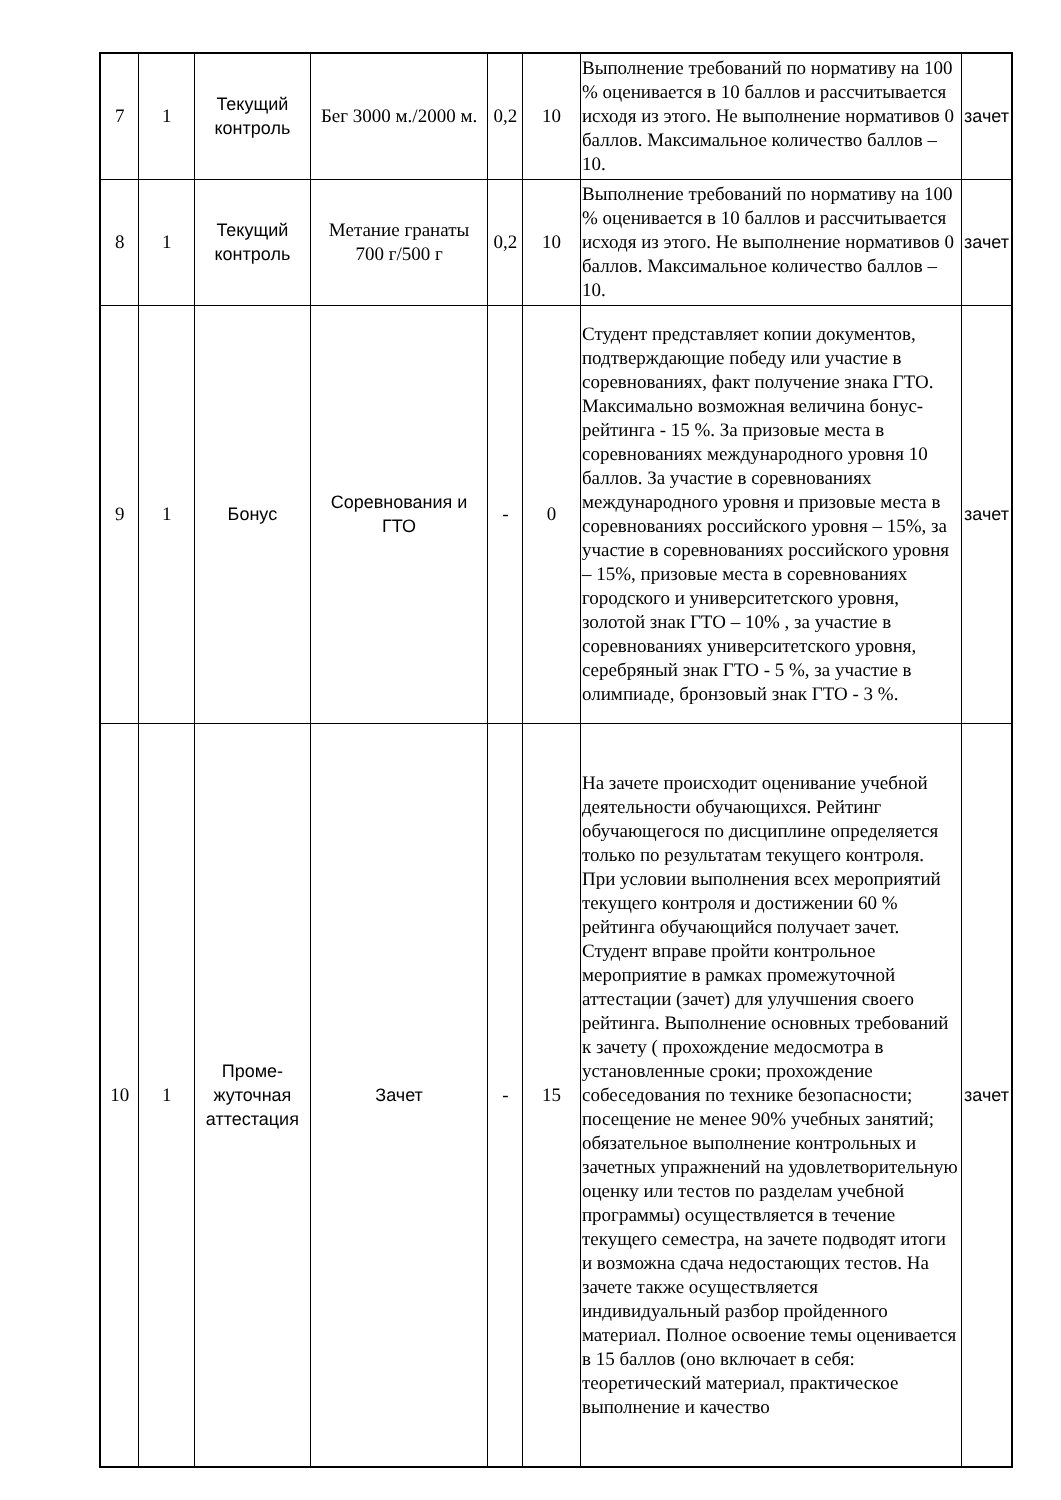| 7 | 1 | Текущий контроль | Бег 3000 м./2000 м. | 0,2 | 10 | Выполнение требований по нормативу на 100 % оценивается в 10 баллов и рассчитывается исходя из этого. Не выполнение нормативов 0 баллов. Максимальное количество баллов – 10. | зачет |
| 8 | 1 | Текущий контроль | Метание гранаты 700 г/500 г | 0,2 | 10 | Выполнение требований по нормативу на 100 % оценивается в 10 баллов и рассчитывается исходя из этого. Не выполнение нормативов 0 баллов. Максимальное количество баллов – 10. | зачет |
| 9 | 1 | Бонус | Соревнования и ГТО | - | 0 | Студент представляет копии документов, подтверждающие победу или участие в соревнованиях, факт получение знака ГТО. Максимально возможная величина бонус-рейтинга - 15 %. За призовые места в соревнованиях международного уровня 10 баллов. За участие в соревнованиях международного уровня и призовые места в соревнованиях российского уровня – 15%, за участие в соревнованиях российского уровня – 15%, призовые места в соревнованиях городского и университетского уровня, золотой знак ГТО – 10% , за участие в соревнованиях университетского уровня, серебряный знак ГТО - 5 %, за участие в олимпиаде, бронзовый знак ГТО - 3 %. | зачет |
| 10 | 1 | Проме-жуточная аттестация | Зачет | - | 15 | На зачете происходит оценивание учебной деятельности обучающихся. Рейтинг обучающегося по дисциплине определяется только по результатам текущего контроля. При условии выполнения всех мероприятий текущего контроля и достижении 60 % рейтинга обучающийся получает зачет. Студент вправе пройти контрольное мероприятие в рамках промежуточной аттестации (зачет) для улучшения своего рейтинга. Выполнение основных требований к зачету ( прохождение медосмотра в установленные сроки; прохождение собеседования по технике безопасности; посещение не менее 90% учебных занятий; обязательное выполнение контрольных и зачетных упражнений на удовлетворительную оценку или тестов по разделам учебной программы) осуществляется в течение текущего семестра, на зачете подводят итоги и возможна сдача недостающих тестов. На зачете также осуществляется индивидуальный разбор пройденного материал. Полное освоение темы оценивается в 15 баллов (оно включает в себя: теоретический материал, практическое выполнение и качество | зачет |